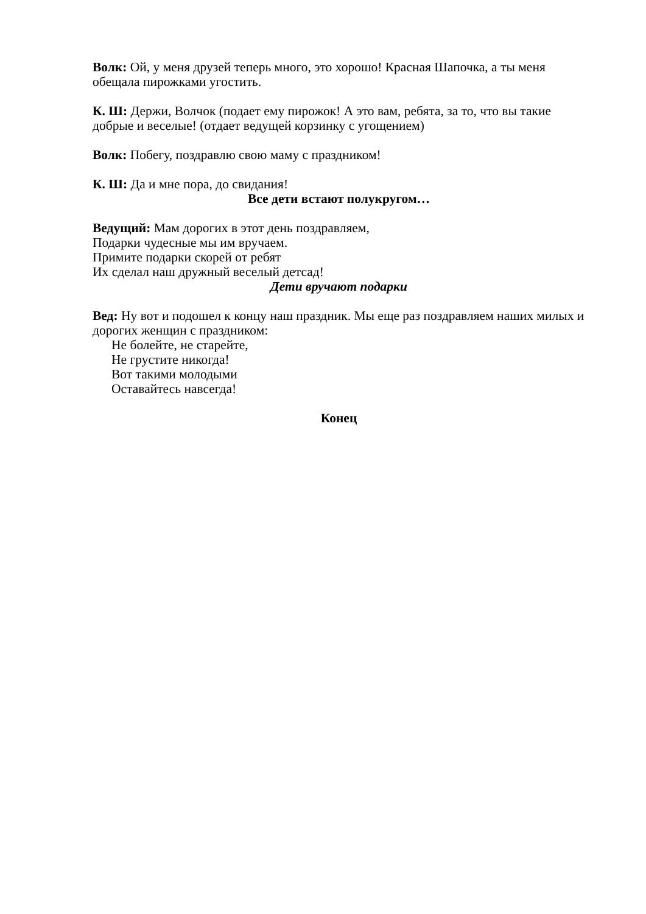Волк: Ой, у меня друзей теперь много, это хорошо! Красная Шапочка, а ты меня обещала пирожками угостить.
К. Ш: Держи, Волчок (подает ему пирожок! А это вам, ребята, за то, что вы такие добрые и веселые! (отдает ведущей корзинку с угощением)
Волк: Побегу, поздравлю свою маму с праздником!
К. Ш: Да и мне пора, до свидания!
Все дети встают полукругом…
Ведущий: Мам дорогих в этот день поздравляем,
Подарки чудесные мы им вручаем.
Примите подарки скорей от ребят
Их сделал наш дружный веселый детсад!
Дети вручают подарки
Вед: Ну вот и подошел к концу наш праздник. Мы еще раз поздравляем наших милых и дорогих женщин с праздником:
Не болейте, не старейте,
Не грустите никогда!
Вот такими молодыми
Оставайтесь навсегда!
Конец